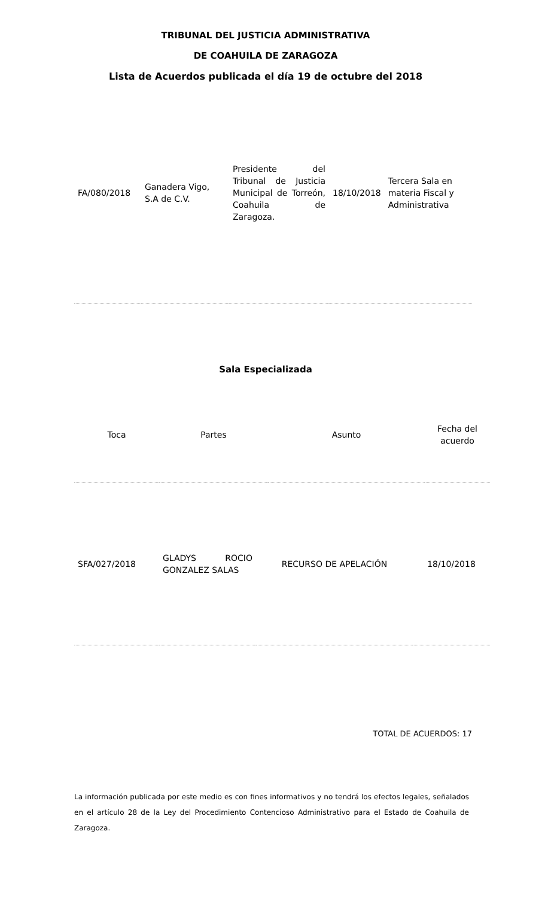TRIBUNAL DEL JUSTICIA ADMINISTRATIVA
DE COAHUILA DE ZARAGOZA
Lista de Acuerdos publicada el día 19 de octubre del 2018
| FA/080/2018 | Ganadera Vigo, S.A de C.V. | Presidente del Tribunal de Justicia Municipal de Torreón, Coahuila de Zaragoza. | 18/10/2018 | Tercera Sala en materia Fiscal y Administrativa |
Sala Especializada
| Toca | Partes | Asunto | Fecha del acuerdo |
| SFA/027/2018 | GLADYS ROCIO GONZALEZ SALAS | RECURSO DE APELACIÓN | 18/10/2018 |
TOTAL DE ACUERDOS: 17
La información publicada por este medio es con fines informativos y no tendrá los efectos legales, señalados en el artículo 28 de la Ley del Procedimiento Contencioso Administrativo para el Estado de Coahuila de Zaragoza.